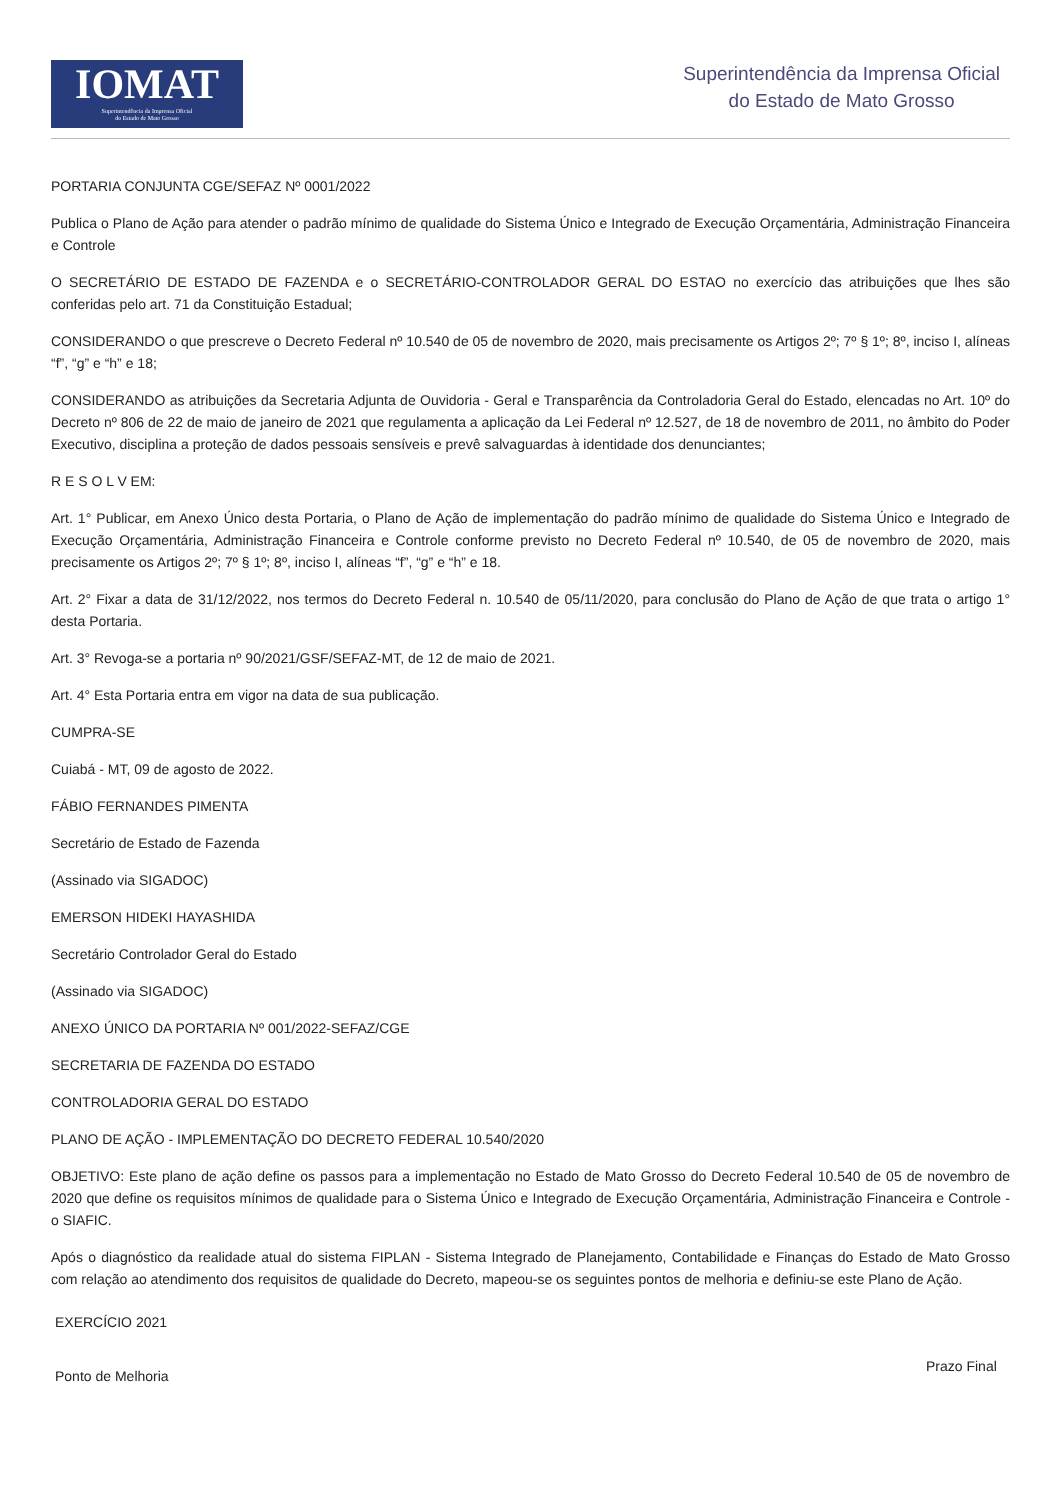IOMAT
Superintendência da Imprensa Oficial
do Estado de Mato Grosso
Superintendência da Imprensa Oficial
do Estado de Mato Grosso
PORTARIA CONJUNTA CGE/SEFAZ Nº 0001/2022
Publica o Plano de Ação para atender o padrão mínimo de qualidade do Sistema Único e Integrado de Execução Orçamentária, Administração Financeira e Controle
O SECRETÁRIO DE ESTADO DE FAZENDA e o SECRETÁRIO-CONTROLADOR GERAL DO ESTAO no exercício das atribuições que lhes são conferidas pelo art. 71 da Constituição Estadual;
CONSIDERANDO o que prescreve o Decreto Federal nº 10.540 de 05 de novembro de 2020, mais precisamente os Artigos 2º; 7º § 1º; 8º, inciso I, alíneas “f”, “g” e “h” e 18;
CONSIDERANDO as atribuições da Secretaria Adjunta de Ouvidoria - Geral e Transparência da Controladoria Geral do Estado, elencadas no Art. 10º do Decreto nº 806 de 22 de maio de janeiro de 2021 que regulamenta a aplicação da Lei Federal nº 12.527, de 18 de novembro de 2011, no âmbito do Poder Executivo, disciplina a proteção de dados pessoais sensíveis e prevê salvaguardas à identidade dos denunciantes;
R E S O L V EM:
Art. 1° Publicar, em Anexo Único desta Portaria, o Plano de Ação de implementação do padrão mínimo de qualidade do Sistema Único e Integrado de Execução Orçamentária, Administração Financeira e Controle conforme previsto no Decreto Federal nº 10.540, de 05 de novembro de 2020, mais precisamente os Artigos 2º; 7º § 1º; 8º, inciso I, alíneas “f”, “g” e “h” e 18.
Art. 2° Fixar a data de 31/12/2022, nos termos do Decreto Federal n. 10.540 de 05/11/2020, para conclusão do Plano de Ação de que trata o artigo 1° desta Portaria.
Art. 3° Revoga-se a portaria nº 90/2021/GSF/SEFAZ-MT, de 12 de maio de 2021.
Art. 4° Esta Portaria entra em vigor na data de sua publicação.
CUMPRA-SE
Cuiabá - MT, 09 de agosto de 2022.
FÁBIO FERNANDES PIMENTA
Secretário de Estado de Fazenda
(Assinado via SIGADOC)
EMERSON HIDEKI HAYASHIDA
Secretário Controlador Geral do Estado
(Assinado via SIGADOC)
ANEXO ÚNICO DA PORTARIA Nº 001/2022-SEFAZ/CGE
SECRETARIA DE FAZENDA DO ESTADO
CONTROLADORIA GERAL DO ESTADO
PLANO DE AÇÃO - IMPLEMENTAÇÃO DO DECRETO FEDERAL 10.540/2020
OBJETIVO: Este plano de ação define os passos para a implementação no Estado de Mato Grosso do Decreto Federal 10.540 de 05 de novembro de 2020 que define os requisitos mínimos de qualidade para o Sistema Único e Integrado de Execução Orçamentária, Administração Financeira e Controle - o SIAFIC.
Após o diagnóstico da realidade atual do sistema FIPLAN - Sistema Integrado de Planejamento, Contabilidade e Finanças do Estado de Mato Grosso com relação ao atendimento dos requisitos de qualidade do Decreto, mapeou-se os seguintes pontos de melhoria e definiu-se este Plano de Ação.
| EXERCÍCIO 2021 | |
| Ponto de Melhoria | Prazo Final |